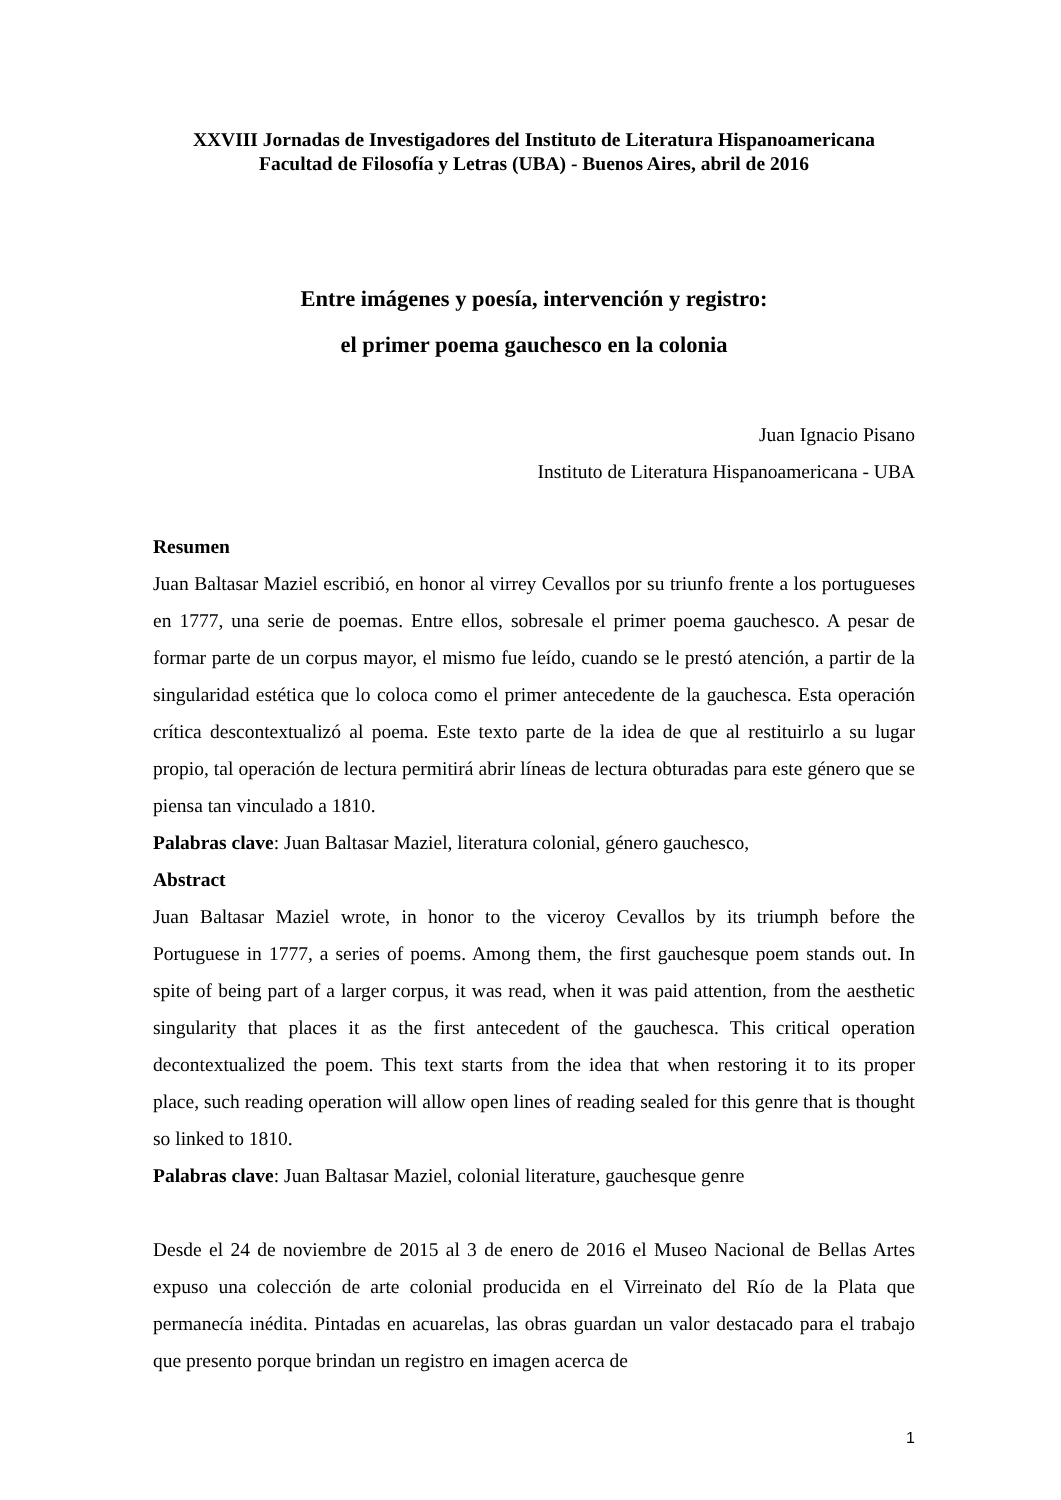XXVIII Jornadas de Investigadores del Instituto de Literatura Hispanoamericana
Facultad de Filosofía y Letras (UBA) - Buenos Aires, abril de 2016
Entre imágenes y poesía, intervención y registro:
el primer poema gauchesco en la colonia
Juan Ignacio Pisano
Instituto de Literatura Hispanoamericana - UBA
Resumen
Juan Baltasar Maziel escribió, en honor al virrey Cevallos por su triunfo frente a los portugueses en 1777, una serie de poemas. Entre ellos, sobresale el primer poema gauchesco. A pesar de formar parte de un corpus mayor, el mismo fue leído, cuando se le prestó atención, a partir de la singularidad estética que lo coloca como el primer antecedente de la gauchesca. Esta operación crítica descontextualizó al poema. Este texto parte de la idea de que al restituirlo a su lugar propio, tal operación de lectura permitirá abrir líneas de lectura obturadas para este género que se piensa tan vinculado a 1810.
Palabras clave: Juan Baltasar Maziel, literatura colonial, género gauchesco,
Abstract
Juan Baltasar Maziel wrote, in honor to the viceroy Cevallos by its triumph before the Portuguese in 1777, a series of poems. Among them, the first gauchesque poem stands out. In spite of being part of a larger corpus, it was read, when it was paid attention, from the aesthetic singularity that places it as the first antecedent of the gauchesca. This critical operation decontextualized the poem. This text starts from the idea that when restoring it to its proper place, such reading operation will allow open lines of reading sealed for this genre that is thought so linked to 1810.
Palabras clave: Juan Baltasar Maziel, colonial literature, gauchesque genre
Desde el 24 de noviembre de 2015 al 3 de enero de 2016 el Museo Nacional de Bellas Artes expuso una colección de arte colonial producida en el Virreinato del Río de la Plata que permanecía inédita. Pintadas en acuarelas, las obras guardan un valor destacado para el trabajo que presento porque brindan un registro en imagen acerca de
1